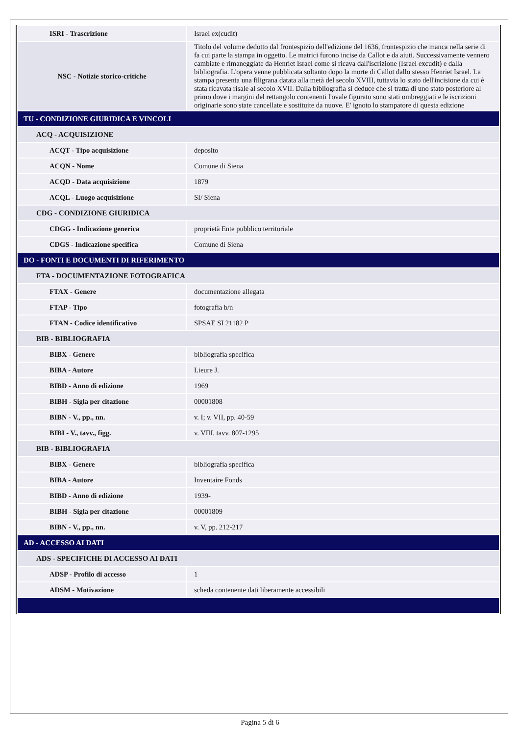| ISRI - Trascrizione | Israel ex(cudit) |
| NSC - Notizie storico-critiche | Titolo del volume dedotto dal frontespizio dell'edizione del 1636, frontespizio che manca nella serie di fa cui parte la stampa in oggetto. Le matrici furono incise da Callot e da aiuti. Successivamente vennero cambiate e rimaneggiate da Henriet Israel come si ricava dall'iscrizione (Israel excudit) e dalla bibliografia. L'opera venne pubblicata soltanto dopo la morte di Callot dallo stesso Henriet Israel. La stampa presenta una filigrana datata alla metà del secolo XVIII, tuttavia lo stato dell'incisione da cui è stata ricavata risale al secolo XVII. Dalla bibliografia si deduce che si tratta di uno stato posteriore al primo dove i margini del rettangolo contenenti l'ovale figurato sono stati ombreggiati e le iscrizioni originarie sono state cancellate e sostituite da nuove. E' ignoto lo stampatore di questa edizione |
| TU - CONDIZIONE GIURIDICA E VINCOLI | |
| ACQ - ACQUISIZIONE | |
| ACQT - Tipo acquisizione | deposito |
| ACQN - Nome | Comune di Siena |
| ACQD - Data acquisizione | 1879 |
| ACQL - Luogo acquisizione | SI/ Siena |
| CDG - CONDIZIONE GIURIDICA | |
| CDGG - Indicazione generica | proprietà Ente pubblico territoriale |
| CDGS - Indicazione specifica | Comune di Siena |
| DO - FONTI E DOCUMENTI DI RIFERIMENTO | |
| FTA - DOCUMENTAZIONE FOTOGRAFICA | |
| FTAX - Genere | documentazione allegata |
| FTAP - Tipo | fotografia b/n |
| FTAN - Codice identificativo | SPSAE SI 21182 P |
| BIB - BIBLIOGRAFIA | |
| BIBX - Genere | bibliografia specifica |
| BIBA - Autore | Lieure J. |
| BIBD - Anno di edizione | 1969 |
| BIBH - Sigla per citazione | 00001808 |
| BIBN - V., pp., nn. | v. I; v. VII, pp. 40-59 |
| BIBI - V., tavv., figg. | v. VIII, tavv. 807-1295 |
| BIB - BIBLIOGRAFIA | |
| BIBX - Genere | bibliografia specifica |
| BIBA - Autore | Inventaire Fonds |
| BIBD - Anno di edizione | 1939- |
| BIBH - Sigla per citazione | 00001809 |
| BIBN - V., pp., nn. | v. V, pp. 212-217 |
| AD - ACCESSO AI DATI | |
| ADS - SPECIFICHE DI ACCESSO AI DATI | |
| ADSP - Profilo di accesso | 1 |
| ADSM - Motivazione | scheda contenente dati liberamente accessibili |
Pagina 5 di 6